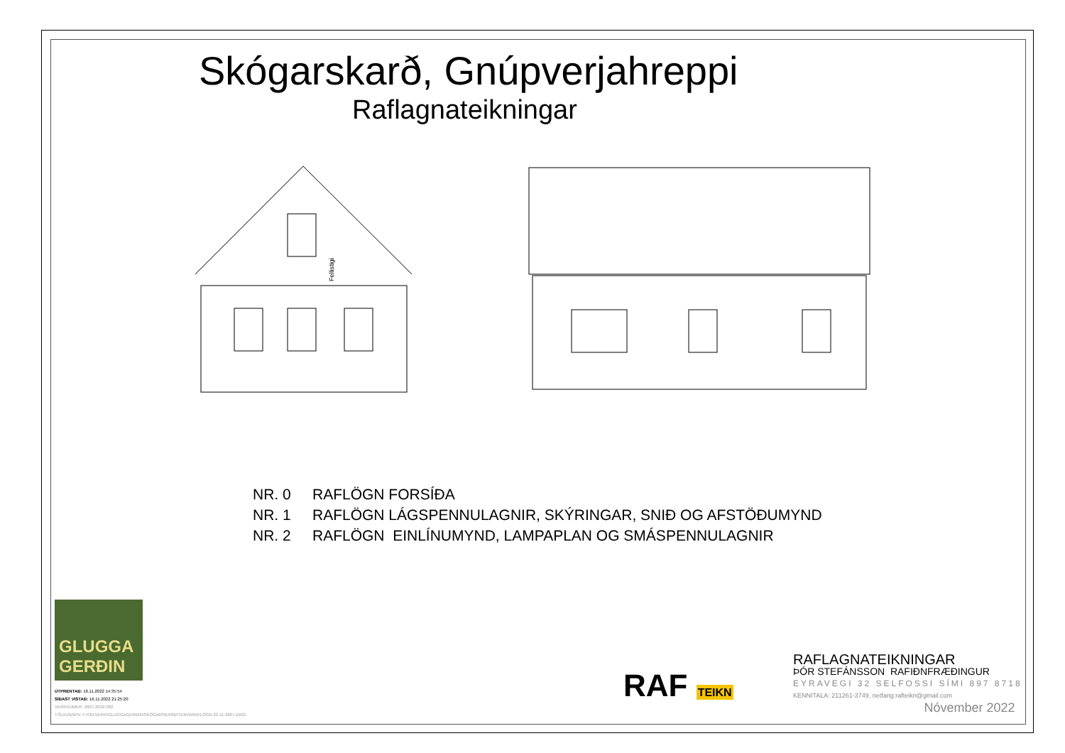Skógarskarð, Gnúpverjahreppi
Raflagnateikningar
Fellistigi
NR. 0 RAFLÖGN FORSÍÐA
NR. 1 RAFLÖGN LÁGSPENNULAGNIR, SKÝRINGAR, SNIÐ OG AFSTÖÐUMYND
NR. 2 RAFLÖGN EINLÍNUMYND, LAMPAPLAN OG SMÁSPENNULAGNIR
GLUGGA
GERÐIN
ÚTPRENTAÐ: 18.11.2022 14:35:54
SÍÐAST VISTAÐ: 16.11.2022 21:25:20
VERKNÚMER: 2607-2022-082
TÖLVUNAFN: F:\OD\VERK\GLUGGAGERÐIN\SKÓGARSKARÐ\TEIKN\RAFLÖGN 22 11-2607.DWG
RAF TEIKN
RAFLAGNATEIKNINGAR
ÞÓR STEFÁNSSON RAFIÐNFRÆÐINGUR
EYRAVEGI 32 SELFOSSI SÍMI 897 8718
KENNITALA: 211261-3749, netfang:rafteikn@gmail.com
Nóvember 2022